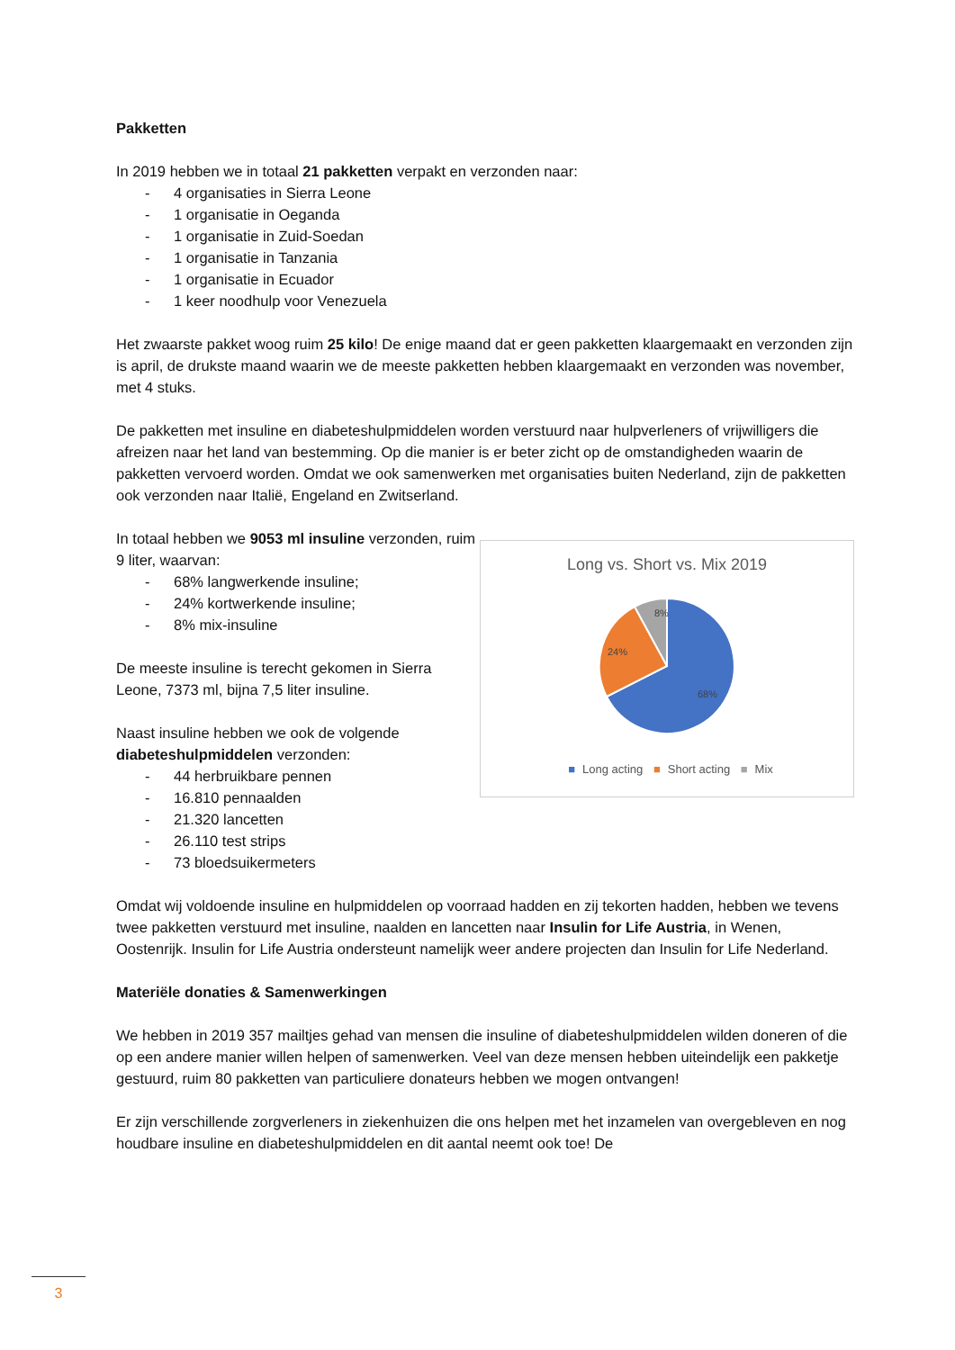Pakketten
In 2019 hebben we in totaal 21 pakketten verpakt en verzonden naar:
- 4 organisaties in Sierra Leone
- 1 organisatie in Oeganda
- 1 organisatie in Zuid-Soedan
- 1 organisatie in Tanzania
- 1 organisatie in Ecuador
- 1 keer noodhulp voor Venezuela
Het zwaarste pakket woog ruim 25 kilo! De enige maand dat er geen pakketten klaargemaakt en verzonden zijn is april, de drukste maand waarin we de meeste pakketten hebben klaargemaakt en verzonden was november, met 4 stuks.
De pakketten met insuline en diabeteshulpmiddelen worden verstuurd naar hulpverleners of vrijwilligers die afreizen naar het land van bestemming. Op die manier is er beter zicht op de omstandigheden waarin de pakketten vervoerd worden. Omdat we ook samenwerken met organisaties buiten Nederland, zijn de pakketten ook verzonden naar Italië, Engeland en Zwitserland.
In totaal hebben we 9053 ml insuline verzonden, ruim 9 liter, waarvan:
- 68% langwerkende insuline;
- 24% kortwerkende insuline;
- 8% mix-insuline
De meeste insuline is terecht gekomen in Sierra Leone, 7373 ml, bijna 7,5 liter insuline.
Naast insuline hebben we ook de volgende diabeteshulpmiddelen verzonden:
- 44 herbruikbare pennen
- 16.810 pennaalden
- 21.320 lancetten
- 26.110 test strips
- 73 bloedsuikermeters
Long vs. Short vs. Mix 2019
8%
24%
68%
■ Long acting ■ Short acting ■ Mix
Omdat wij voldoende insuline en hulpmiddelen op voorraad hadden en zij tekorten hadden, hebben we tevens twee pakketten verstuurd met insuline, naalden en lancetten naar Insulin for Life Austria, in Wenen, Oostenrijk. Insulin for Life Austria ondersteunt namelijk weer andere projecten dan Insulin for Life Nederland.
Materiële donaties & Samenwerkingen
We hebben in 2019 357 mailtjes gehad van mensen die insuline of diabeteshulpmiddelen wilden doneren of die op een andere manier willen helpen of samenwerken. Veel van deze mensen hebben uiteindelijk een pakketje gestuurd, ruim 80 pakketten van particuliere donateurs hebben we mogen ontvangen!
Er zijn verschillende zorgverleners in ziekenhuizen die ons helpen met het inzamelen van overgebleven en nog houdbare insuline en diabeteshulpmiddelen en dit aantal neemt ook toe! De
3